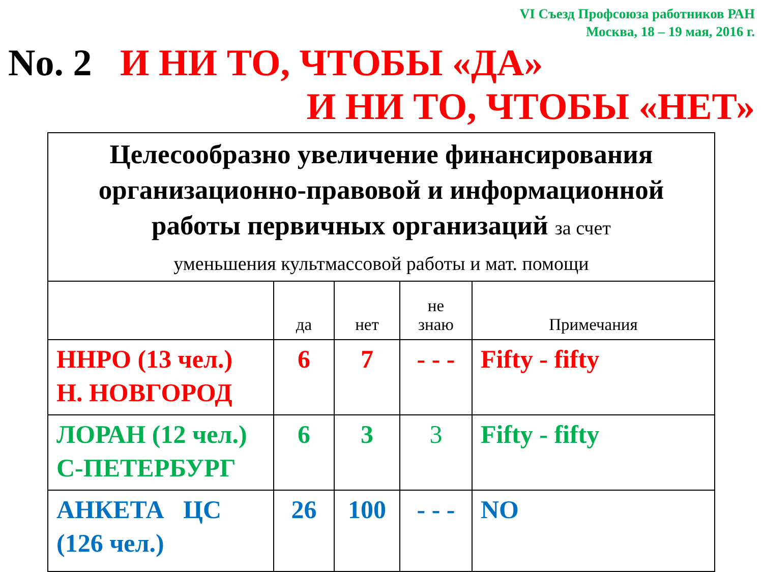VI Съезд Профсоюза работников РАН
Москва, 18 – 19 мая, 2016 г.
No. 2 И НИ ТО, ЧТОБЫ «ДА»
И НИ ТО, ЧТОБЫ «НЕТ»
| Целесообразно увеличение финансирования организационно-правовой и информационной работы первичных организаций за счет уменьшения культмассовой работы и мат. помощи | | | | |
| | да | нет | не знаю | Примечания |
| ННРО (13 чел.) Н. НОВГОРОД | 6 | 7 | - - - | Fifty - fifty |
| ЛОРАН (12 чел.) С-ПЕТЕРБУРГ | 6 | 3 | 3 | Fifty - fifty |
| АНКЕТА ЦС (126 чел.) | 26 | 100 | - - - | NO |